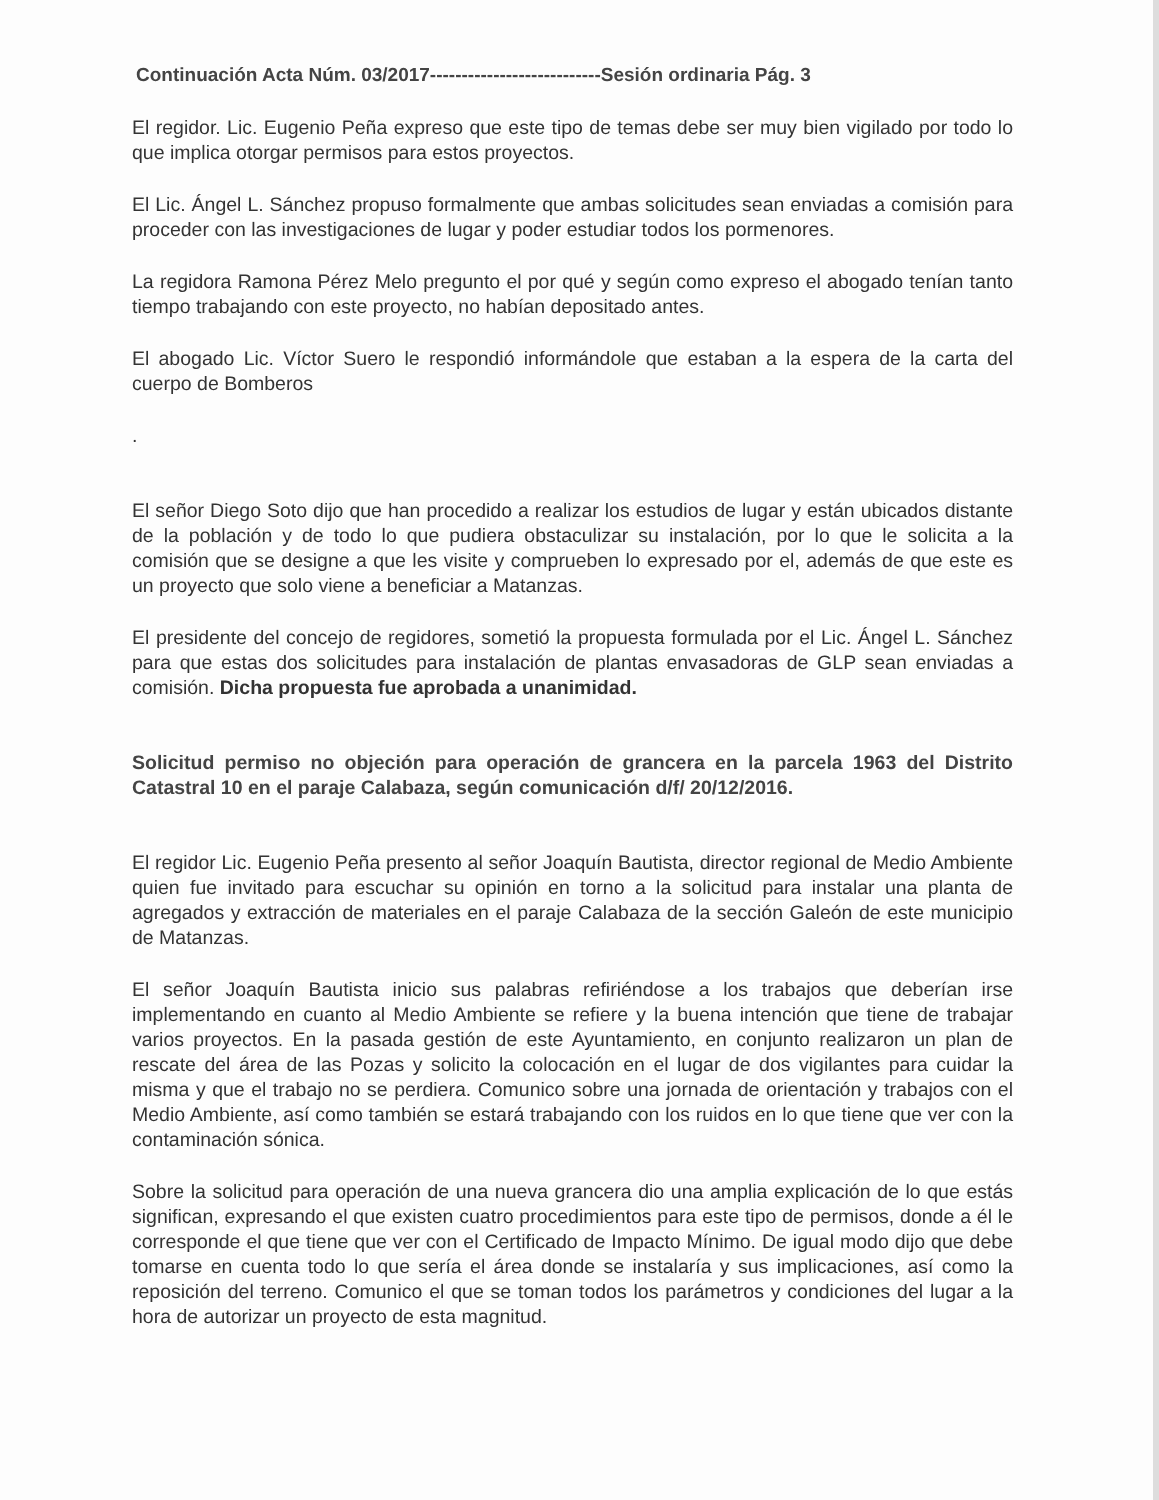Continuación Acta Núm. 03/2017---------------------------Sesión ordinaria Pág. 3
El regidor. Lic. Eugenio Peña expreso que este tipo de temas debe ser muy bien vigilado por todo lo que implica otorgar permisos para estos proyectos.
El Lic. Ángel L. Sánchez propuso formalmente que ambas solicitudes sean enviadas a comisión para proceder con las investigaciones de lugar y poder estudiar todos los pormenores.
La regidora Ramona Pérez Melo pregunto el por qué y según como expreso el abogado tenían tanto tiempo trabajando con este proyecto, no habían depositado antes.
El abogado Lic. Víctor Suero le respondió informándole que estaban a la espera de la carta del cuerpo de Bomberos
.
El señor Diego Soto dijo que han procedido a realizar los estudios de lugar y están ubicados distante de la población y de todo lo que pudiera obstaculizar su instalación, por lo que le solicita a la comisión que se designe a que les visite y comprueben lo expresado por el, además de que este es un proyecto que solo viene a beneficiar a Matanzas.
El presidente del concejo de regidores, sometió la propuesta formulada por el Lic. Ángel L. Sánchez para que estas dos solicitudes para instalación de plantas envasadoras de GLP sean enviadas a comisión. Dicha propuesta fue aprobada a unanimidad.
Solicitud permiso no objeción para operación de grancera en la parcela 1963 del Distrito Catastral 10 en el paraje Calabaza, según comunicación d/f/ 20/12/2016.
El regidor Lic. Eugenio Peña presento al señor Joaquín Bautista, director regional de Medio Ambiente quien fue invitado para escuchar su opinión en torno a la solicitud para instalar una planta de agregados y extracción de materiales en el paraje Calabaza de la sección Galeón de este municipio de Matanzas.
El señor Joaquín Bautista inicio sus palabras refiriéndose a los trabajos que deberían irse implementando en cuanto al Medio Ambiente se refiere y la buena intención que tiene de trabajar varios proyectos. En la pasada gestión de este Ayuntamiento, en conjunto realizaron un plan de rescate del área de las Pozas y solicito la colocación en el lugar de dos vigilantes para cuidar la misma y que el trabajo no se perdiera. Comunico sobre una jornada de orientación y trabajos con el Medio Ambiente, así como también se estará trabajando con los ruidos en lo que tiene que ver con la contaminación sónica.
Sobre la solicitud para operación de una nueva grancera dio una amplia explicación de lo que estás significan, expresando el que existen cuatro procedimientos para este tipo de permisos, donde a él le corresponde el que tiene que ver con el Certificado de Impacto Mínimo. De igual modo dijo que debe tomarse en cuenta todo lo que sería el área donde se instalaría y sus implicaciones, así como la reposición del terreno. Comunico el que se toman todos los parámetros y condiciones del lugar a la hora de autorizar un proyecto de esta magnitud.